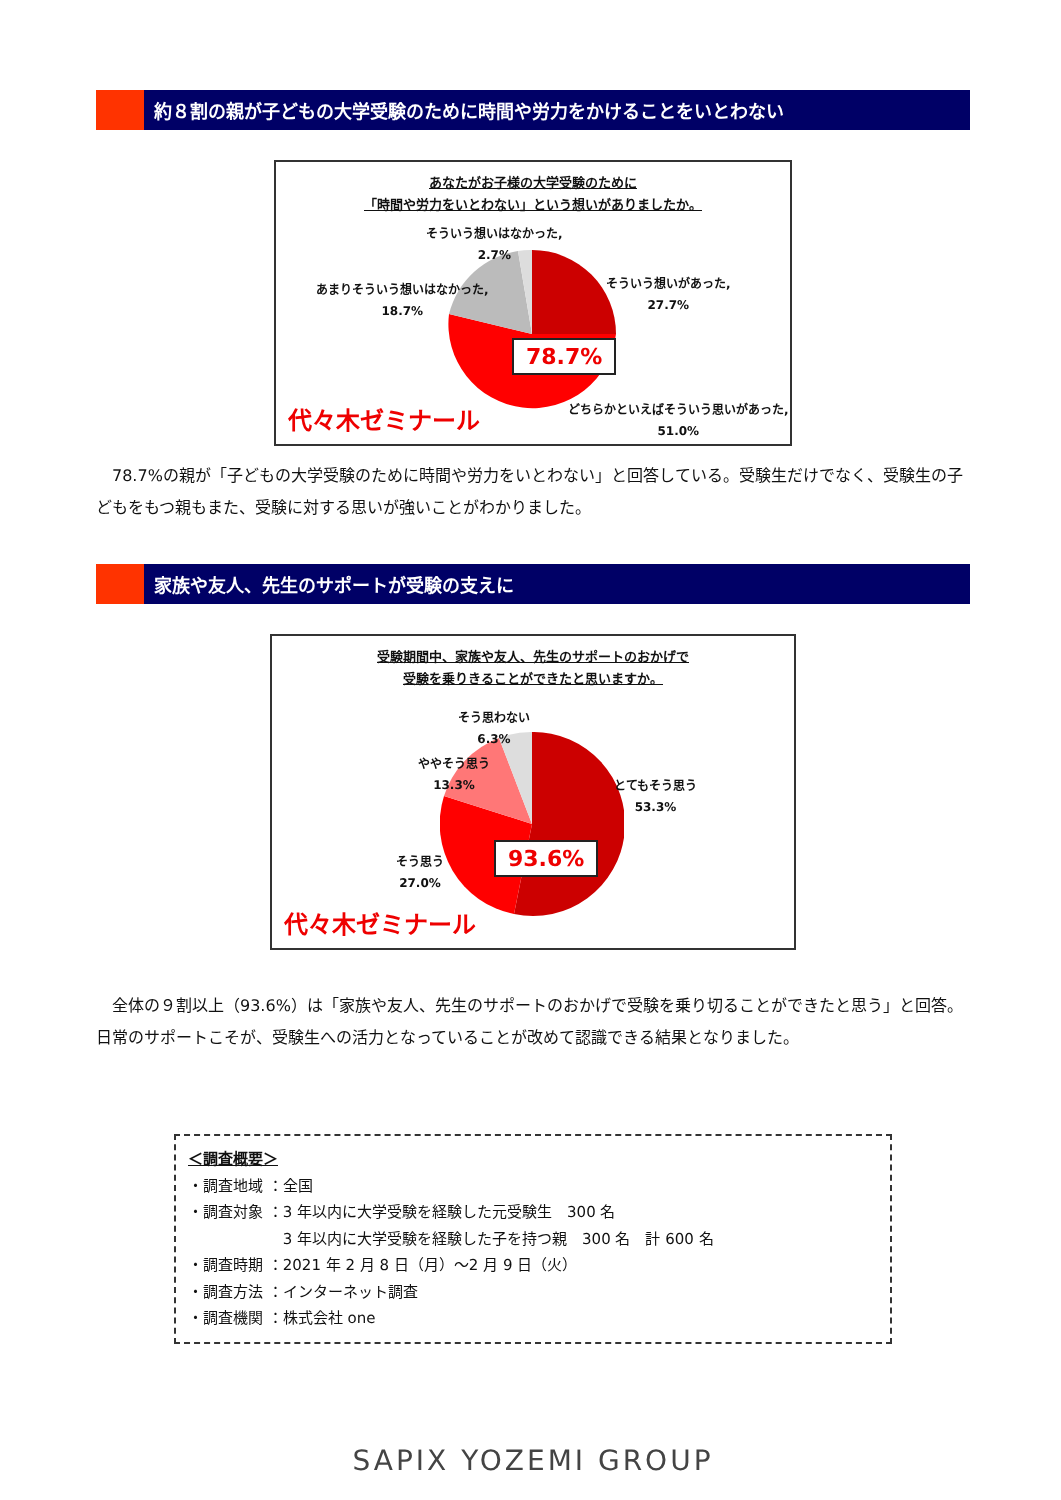約８割の親が子どもの大学受験のために時間や労力をかけることをいとわない
あなたがお子様の大学受験のために
「時間や労力をいとわない」という想いがありましたか。
そういう想いはなかった,
2.7%
あまりそういう想いはなかった,
18.7%
そういう想いがあった,
27.7%
どちらかといえばそういう思いがあった,
51.0%
78.7%
代々木ゼミナール
　78.7%の親が「子どもの大学受験のために時間や労力をいとわない」と回答している。受験生だけでなく、受験生の子どもをもつ親もまた、受験に対する思いが強いことがわかりました。
家族や友人、先生のサポートが受験の支えに
受験期間中、家族や友人、先生のサポートのおかげで
受験を乗りきることができたと思いますか。
そう思わない
6.3%
ややそう思う
13.3%
とてもそう思う
53.3%
そう思う
27.0%
93.6%
代々木ゼミナール
　全体の９割以上（93.6%）は「家族や友人、先生のサポートのおかげで受験を乗り切ることができたと思う」と回答。日常のサポートこそが、受験生への活力となっていることが改めて認識できる結果となりました。
＜調査概要＞
・調査地域 ：全国
・調査対象 ：3 年以内に大学受験を経験した元受験生　300 名
　　　　　　 3 年以内に大学受験を経験した子を持つ親　300 名　計 600 名
・調査時期 ：2021 年 2 月 8 日（月）～2 月 9 日（火）
・調査方法 ：インターネット調査
・調査機関 ：株式会社 one
SAPIX YOZEMI GROUP